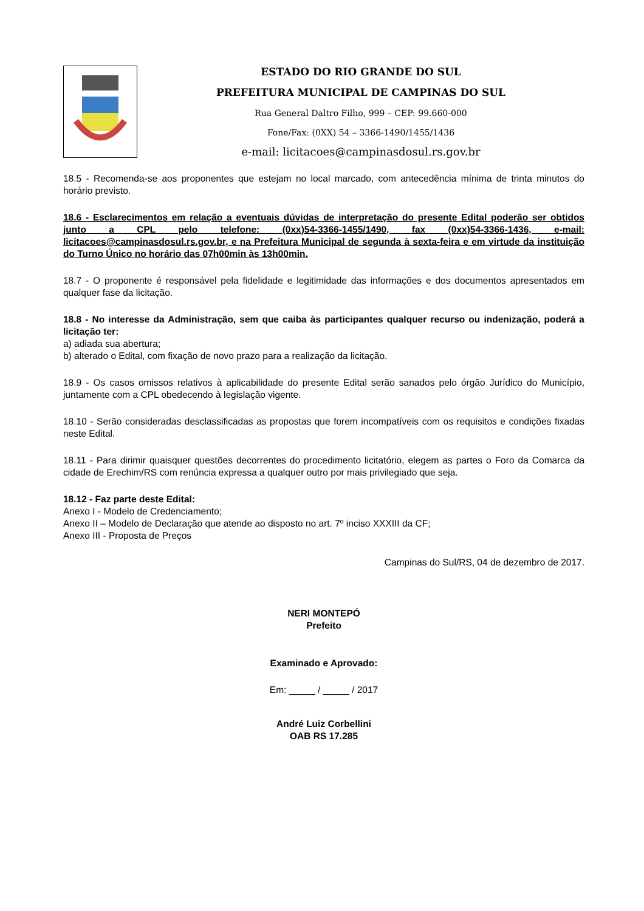ESTADO DO RIO GRANDE DO SUL
PREFEITURA MUNICIPAL DE CAMPINAS DO SUL
Rua General Daltro Filho, 999 – CEP: 99.660-000
Fone/Fax: (0XX) 54 – 3366-1490/1455/1436
e-mail: licitacoes@campinasdosul.rs.gov.br
18.5 - Recomenda-se aos proponentes que estejam no local marcado, com antecedência mínima de trinta minutos do horário previsto.
18.6 - Esclarecimentos em relação a eventuais dúvidas de interpretação do presente Edital poderão ser obtidos junto a CPL pelo telefone: (0xx)54-3366-1455/1490, fax (0xx)54-3366-1436, e-mail: licitacoes@campinasdosul.rs.gov.br, e na Prefeitura Municipal de segunda à sexta-feira e em virtude da instituição do Turno Único no horário das 07h00min às 13h00min.
18.7 - O proponente é responsável pela fidelidade e legitimidade das informações e dos documentos apresentados em qualquer fase da licitação.
18.8 - No interesse da Administração, sem que caiba às participantes qualquer recurso ou indenização, poderá a licitação ter:
a) adiada sua abertura;
b) alterado o Edital, com fixação de novo prazo para a realização da licitação.
18.9 - Os casos omissos relativos à aplicabilidade do presente Edital serão sanados pelo órgão Jurídico do Município, juntamente com a CPL obedecendo à legislação vigente.
18.10 - Serão consideradas desclassificadas as propostas que forem incompatíveis com os requisitos e condições fixadas neste Edital.
18.11 - Para dirimir quaisquer questões decorrentes do procedimento licitatório, elegem as partes o Foro da Comarca da cidade de Erechim/RS com renúncia expressa a qualquer outro por mais privilegiado que seja.
18.12 - Faz parte deste Edital:
Anexo I - Modelo de Credenciamento;
Anexo II – Modelo de Declaração que atende ao disposto no art. 7º inciso XXXIII da CF;
Anexo III - Proposta de Preços
Campinas do Sul/RS, 04 de dezembro de 2017.
NERI MONTEPÓ
Prefeito
Examinado e Aprovado:
Em: _____ / _____ / 2017
André Luiz Corbellini
OAB RS 17.285